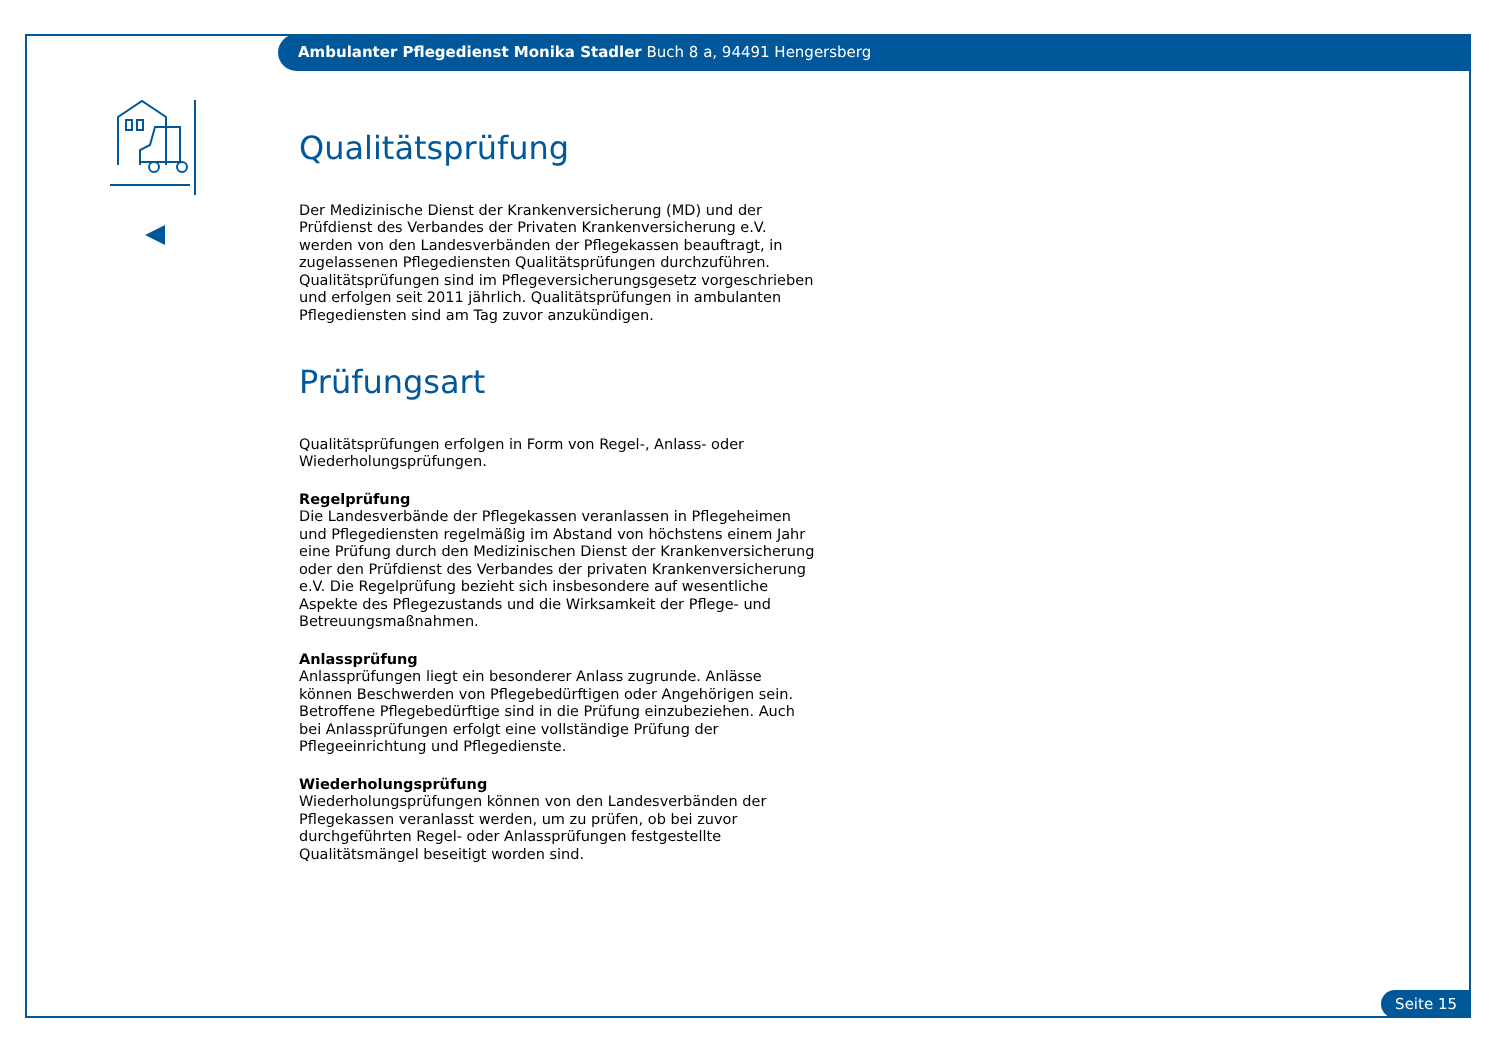Ambulanter Pflegedienst Monika Stadler Buch 8 a, 94491 Hengersberg
Qualitätsprüfung
Der Medizinische Dienst der Krankenversicherung (MD) und der Prüfdienst des Verbandes der Privaten Krankenversicherung e.V. werden von den Landesverbänden der Pflegekassen beauftragt, in zugelassenen Pflegediensten Qualitätsprüfungen durchzuführen. Qualitätsprüfungen sind im Pflegeversicherungsgesetz vorgeschrieben und erfolgen seit 2011 jährlich. Qualitätsprüfungen in ambulanten Pflegediensten sind am Tag zuvor anzukündigen.
Prüfungsart
Qualitätsprüfungen erfolgen in Form von Regel-, Anlass- oder Wiederholungsprüfungen.
Regelprüfung
Die Landesverbände der Pflegekassen veranlassen in Pflegeheimen und Pflegediensten regelmäßig im Abstand von höchstens einem Jahr eine Prüfung durch den Medizinischen Dienst der Krankenversicherung oder den Prüfdienst des Verbandes der privaten Krankenversicherung e.V. Die Regelprüfung bezieht sich insbesondere auf wesentliche Aspekte des Pflegezustands und die Wirksamkeit der Pflege- und Betreuungsmaßnahmen.
Anlassprüfung
Anlassprüfungen liegt ein besonderer Anlass zugrunde. Anlässe können Beschwerden von Pflegebedürftigen oder Angehörigen sein. Betroffene Pflegebedürftige sind in die Prüfung einzubeziehen. Auch bei Anlassprüfungen erfolgt eine vollständige Prüfung der Pflegeeinrichtung und Pflegedienste.
Wiederholungsprüfung
Wiederholungsprüfungen können von den Landesverbänden der Pflegekassen veranlasst werden, um zu prüfen, ob bei zuvor durchgeführten Regel- oder Anlassprüfungen festgestellte Qualitätsmängel beseitigt worden sind.
Seite 15